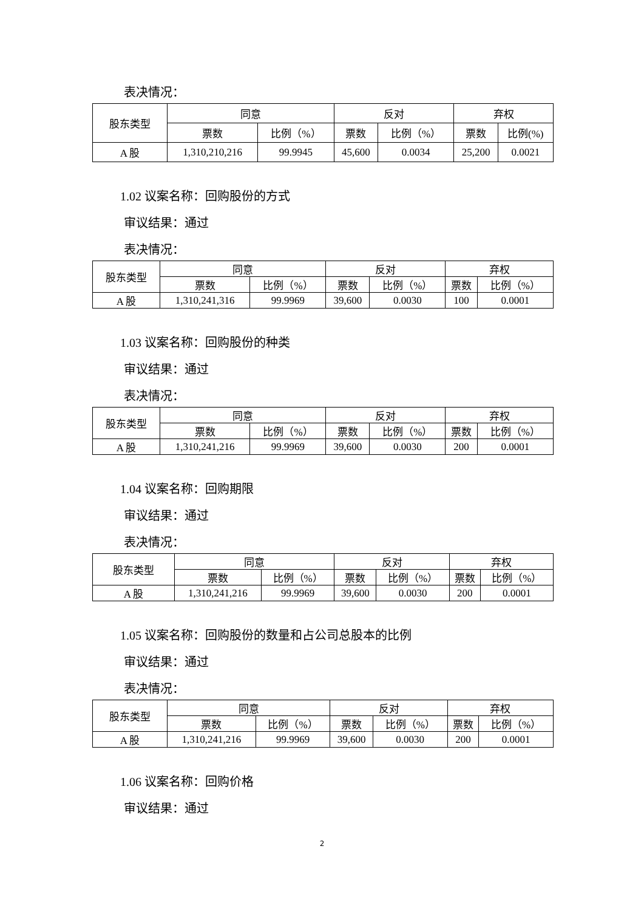表决情况：
| 股东类型 | 同意 | | 反对 | | 弃权 | |
| --- | --- | --- | --- | --- | --- | --- |
| | 票数 | 比例（%） | 票数 | 比例（%） | 票数 | 比例(%) |
| A 股 | 1,310,210,216 | 99.9945 | 45,600 | 0.0034 | 25,200 | 0.0021 |
1.02 议案名称：回购股份的方式
审议结果：通过
表决情况：
| 股东类型 | 同意 | | 反对 | | 弃权 | |
| --- | --- | --- | --- | --- | --- | --- |
| | 票数 | 比例（%） | 票数 | 比例（%） | 票数 | 比例（%） |
| A 股 | 1,310,241,316 | 99.9969 | 39,600 | 0.0030 | 100 | 0.0001 |
1.03 议案名称：回购股份的种类
审议结果：通过
表决情况：
| 股东类型 | 同意 | | 反对 | | 弃权 | |
| --- | --- | --- | --- | --- | --- | --- |
| | 票数 | 比例（%） | 票数 | 比例（%） | 票数 | 比例（%） |
| A 股 | 1,310,241,216 | 99.9969 | 39,600 | 0.0030 | 200 | 0.0001 |
1.04 议案名称：回购期限
审议结果：通过
表决情况：
| 股东类型 | 同意 | | 反对 | | 弃权 | |
| --- | --- | --- | --- | --- | --- | --- |
| | 票数 | 比例（%） | 票数 | 比例（%） | 票数 | 比例（%） |
| A 股 | 1,310,241,216 | 99.9969 | 39,600 | 0.0030 | 200 | 0.0001 |
1.05 议案名称：回购股份的数量和占公司总股本的比例
审议结果：通过
表决情况：
| 股东类型 | 同意 | | 反对 | | 弃权 | |
| --- | --- | --- | --- | --- | --- | --- |
| | 票数 | 比例（%） | 票数 | 比例（%） | 票数 | 比例（%） |
| A 股 | 1,310,241,216 | 99.9969 | 39,600 | 0.0030 | 200 | 0.0001 |
1.06 议案名称：回购价格
审议结果：通过
2